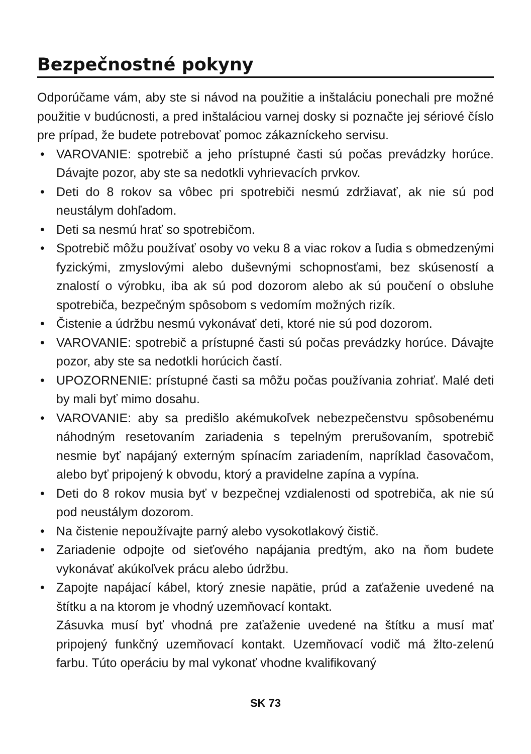Bezpečnostné pokyny
Odporúčame vám, aby ste si návod na použitie a inštaláciu ponechali pre možné použitie v budúcnosti, a pred inštaláciou varnej dosky si poznačte jej sériové číslo pre prípad, že budete potrebovať pomoc zákazníckeho servisu.
• VAROVANIE: spotrebič a jeho prístupné časti sú počas prevádzky horúce. Dávajte pozor, aby ste sa nedotkli vyhrievacích prvkov.
• Deti do 8 rokov sa vôbec pri spotrebiči nesmú zdržiavať, ak nie sú pod neustálym dohľadom.
• Deti sa nesmú hrať so spotrebičom.
• Spotrebič môžu používať osoby vo veku 8 a viac rokov a ľudia s obmedzenými fyzickými, zmyslovými alebo duševnými schopnosťami, bez skúseností a znalostí o výrobku, iba ak sú pod dozorom alebo ak sú poučení o obsluhe spotrebiča, bezpečným spôsobom s vedomím možných rizík.
• Čistenie a údržbu nesmú vykonávať deti, ktoré nie sú pod dozorom.
• VAROVANIE: spotrebič a prístupné časti sú počas prevádzky horúce. Dávajte pozor, aby ste sa nedotkli horúcich častí.
• UPOZORNENIE: prístupné časti sa môžu počas používania zohriať. Malé deti by mali byť mimo dosahu.
• VAROVANIE: aby sa predišlo akémukoľvek nebezpečenstvu spôsobenému náhodným resetovaním zariadenia s tepelným prerušovaním, spotrebič nesmie byť napájaný externým spínacím zariadením, napríklad časovačom, alebo byť pripojený k obvodu, ktorý a pravidelne zapína a vypína.
• Deti do 8 rokov musia byť v bezpečnej vzdialenosti od spotrebiča, ak nie sú pod neustálym dozorom.
• Na čistenie nepoužívajte parný alebo vysokotlakový čistič.
• Zariadenie odpojte od sieťového napájania predtým, ako na ňom budete vykonávať akúkoľvek prácu alebo údržbu.
• Zapojte napájací kábel, ktorý znesie napätie, prúd a zaťaženie uvedené na štítku a na ktorom je vhodný uzemňovací kontakt.
Zásuvka musí byť vhodná pre zaťaženie uvedené na štítku a musí mať pripojený funkčný uzemňovací kontakt. Uzemňovací vodič má žlto-zelenú farbu. Túto operáciu by mal vykonať vhodne kvalifikovaný
SK 73